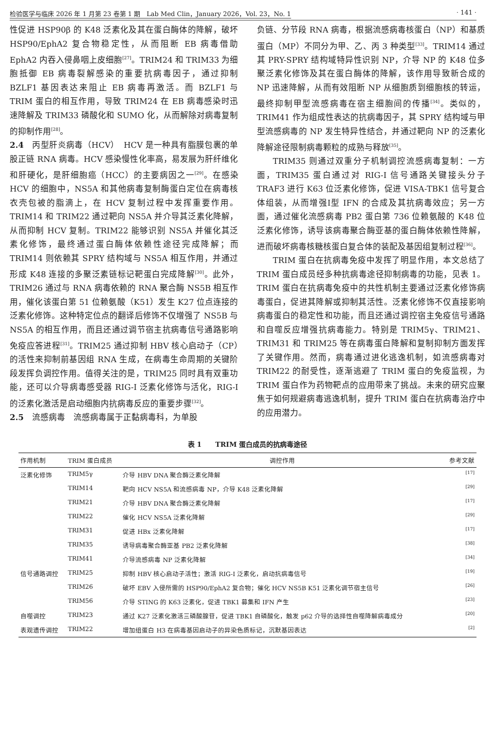检验医学与临床 2026 年 1 月第 23 卷第 1 期　Lab Med Clin，January 2026，Vol. 23，No. 1 · 141 ·
性促进 HSP90β 的 K48 泛素化及其在蛋白酶体的降解，破坏 HSP90/EphA2 复合物稳定性，从而阻断 EB 病毒借助 EphA2 内吞入侵鼻咽上皮细胞<sup>[27]</sup>。TRIM24 和 TRIM33 为细胞抵御 EB 病毒裂解感染的重要抗病毒因子，通过抑制 BZLF1 基因表达来阻止 EB 病毒再激活。而 BZLF1 与 TRIM 蛋白的相互作用，导致 TRIM24 在 EB 病毒感染时迅速降解及 TRIM33 磷酸化和 SUMO 化，从而解除对病毒复制的抑制作用<sup>[28]</sup>。
2.4　丙型肝炎病毒（HCV）　HCV 是一种具有脂膜包裹的单股正链 RNA 病毒。HCV 感染慢性化率高，易发展为肝纤维化和肝硬化，是肝细胞癌（HCC）的主要病因之一<sup>[29]</sup>。在感染 HCV 的细胞中，NS5A 和其他病毒复制酶蛋白定位在病毒核衣壳包被的脂滴上，在 HCV 复制过程中发挥重要作用。TRIM14 和 TRIM22 通过靶向 NS5A 并介导其泛素化降解，从而抑制 HCV 复制。TRIM22 能够识别 NS5A 并催化其泛素化修饰，最终通过蛋白酶体依赖性途径完成降解；而 TRIM14 则依赖其 SPRY 结构域与 NS5A 相互作用，并通过形成 K48 连接的多聚泛素链标记靶蛋白完成降解<sup>[30]</sup>。此外，TRIM26 通过与 RNA 病毒依赖的 RNA 聚合酶 NS5B 相互作用，催化该蛋白第 51 位赖氨酸（K51）发生 K27 位点连接的泛素化修饰。这种特定位点的翻译后修饰不仅增强了 NS5B 与 NS5A 的相互作用，而且还通过调节宿主抗病毒信号通路影响免疫应答进程<sup>[31]</sup>。TRIM25 通过抑制 HBV 核心启动子（CP）的活性来抑制前基因组 RNA 生成，在病毒生命周期的关键阶段发挥负调控作用。值得关注的是，TRIM25 同时具有双重功能，还可以介导病毒感受器 RIG-I 泛素化修饰与活化，RIG-I 的泛素化激活是启动细胞内抗病毒反应的重要步骤<sup>[32]</sup>。
2.5　流感病毒　流感病毒属于正黏病毒科，为单股
负链、分节段 RNA 病毒，根据流感病毒核蛋白（NP）和基质蛋白（MP）不同分为甲、乙、丙 3 种类型<sup>[33]</sup>。TRIM14 通过其 PRY-SPRY 结构域特异性识别 NP，介导 NP 的 K48 位多聚泛素化修饰及其在蛋白酶体的降解，该作用导致新合成的 NP 迅速降解，从而有效阻断 NP 从细胞质到细胞核的转运，最终抑制甲型流感病毒在宿主细胞间的传播<sup>[34]</sup>。类似的，TRIM41 作为组成性表达的抗病毒因子，其 SPRY 结构域与甲型流感病毒的 NP 发生特异性结合，并通过靶向 NP 的泛素化降解途径限制病毒颗粒的成熟与释放<sup>[35]</sup>。
TRIM35 则通过双重分子机制调控流感病毒复制：一方面，TRIM35 蛋白通过对 RIG-I 信号通路关键接头分子 TRAF3 进行 K63 位泛素化修饰，促进 VISA-TBK1 信号复合体组装，从而增强Ⅰ型 IFN 的合成及其抗病毒效应；另一方面，通过催化流感病毒 PB2 蛋白第 736 位赖氨酸的 K48 位泛素化修饰，诱导该病毒聚合酶亚基的蛋白酶体依赖性降解，进而破坏病毒核糖核蛋白复合体的装配及基因组复制过程<sup>[36]</sup>。
TRIM 蛋白在抗病毒免疫中发挥了明显作用，本文总结了 TRIM 蛋白成员经多种抗病毒途径抑制病毒的功能，见表 1。TRIM 蛋白在抗病毒免疫中的共性机制主要通过泛素化修饰病毒蛋白，促进其降解或抑制其活性。泛素化修饰不仅直接影响病毒蛋白的稳定性和功能，而且还通过调控宿主免疫信号通路和自噬反应增强抗病毒能力。特别是 TRIM5γ、TRIM21、TRIM31 和 TRIM25 等在病毒蛋白降解和复制抑制方面发挥了关键作用。然而，病毒通过进化逃逸机制，如流感病毒对 TRIM22 的耐受性，逐渐逃避了 TRIM 蛋白的免疫监视，为 TRIM 蛋白作为药物靶点的应用带来了挑战。未来的研究应聚焦于如何规避病毒逃逸机制，提升 TRIM 蛋白在抗病毒治疗中的应用潜力。
表 1　　TRIM 蛋白成员的抗病毒途径
| 作用机制 | TRIM 蛋白成员 | 调控作用 | 参考文献 |
| --- | --- | --- | --- |
| 泛素化修饰 | TRIM5γ | 介导 HBV DNA 聚合酶泛素化降解 | <sup>[17]</sup> |
| | TRIM14 | 靶向 HCV NS5A 和流感病毒 NP，介导 K48 泛素化降解 | <sup>[29]</sup> |
| | TRIM21 | 介导 HBV DNA 聚合酶泛素化降解 | <sup>[17]</sup> |
| | TRIM22 | 催化 HCV NS5A 泛素化降解 | <sup>[29]</sup> |
| | TRIM31 | 促进 HBx 泛素化降解 | <sup>[17]</sup> |
| | TRIM35 | 诱导病毒聚合酶亚基 PB2 泛素化降解 | <sup>[38]</sup> |
| | TRIM41 | 介导流感病毒 NP 泛素化降解 | <sup>[34]</sup> |
| 信号通路调控 | TRIM25 | 抑制 HBV 核心启动子活性；激活 RIG-I 泛素化，启动抗病毒信号 | <sup>[19]</sup> |
| | TRIM26 | 破坏 EBV 入侵所需的 HSP90/EphA2 复合物；催化 HCV NS5B K51 泛素化调节宿主信号 | <sup>[26]</sup> |
| | TRIM56 | 介导 STING 的 K63 泛素化，促进 TBK1 募集和 IFN 产生 | <sup>[23]</sup> |
| 自噬调控 | TRIM23 | 通过 K27 泛素化激活三磷酸腺苷，促进 TBK1 自磷酸化，触发 p62 介导的选择性自噬降解病毒成分 | <sup>[20]</sup> |
| 表观遗传调控 | TRIM22 | 增加组蛋白 H3 在病毒基因启动子的异染色质标记，沉默基因表达 | <sup>[2]</sup> |